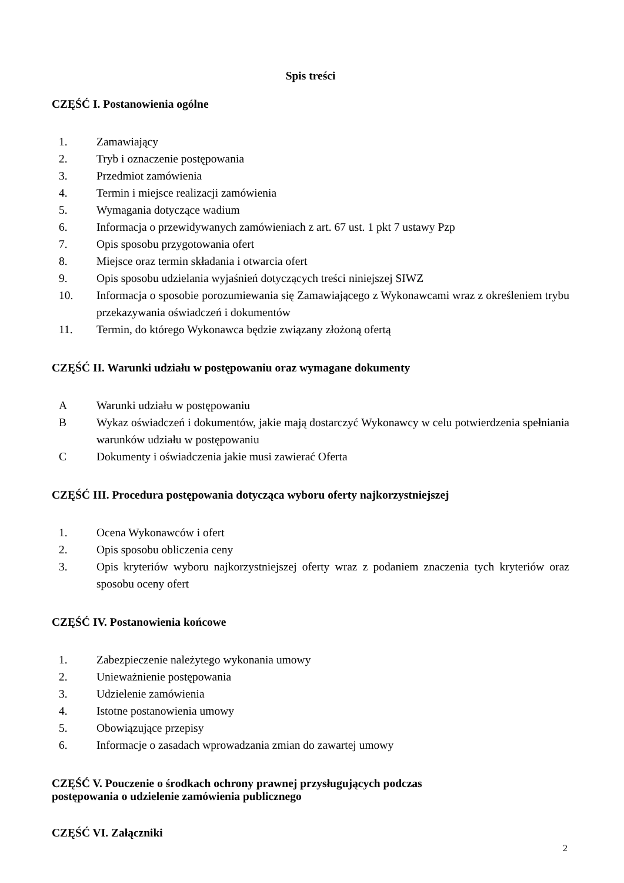Spis treści
CZĘŚĆ I. Postanowienia ogólne
1. Zamawiający
2. Tryb i oznaczenie postępowania
3. Przedmiot zamówienia
4. Termin i miejsce realizacji zamówienia
5. Wymagania dotyczące wadium
6. Informacja o przewidywanych zamówieniach z art. 67 ust. 1 pkt 7 ustawy Pzp
7. Opis sposobu przygotowania ofert
8. Miejsce oraz termin składania i otwarcia ofert
9. Opis sposobu udzielania wyjaśnień dotyczących treści niniejszej SIWZ
10. Informacja o sposobie porozumiewania się Zamawiającego z Wykonawcami wraz z określeniem trybu przekazywania oświadczeń i dokumentów
11. Termin, do którego Wykonawca będzie związany złożoną ofertą
CZĘŚĆ II. Warunki udziału w postępowaniu oraz wymagane dokumenty
A Warunki udziału w postępowaniu
B Wykaz oświadczeń i dokumentów, jakie mają dostarczyć Wykonawcy w celu potwierdzenia spełniania warunków udziału w postępowaniu
C Dokumenty i oświadczenia jakie musi zawierać Oferta
CZĘŚĆ III. Procedura postępowania dotycząca wyboru oferty najkorzystniejszej
1. Ocena Wykonawców i ofert
2. Opis sposobu obliczenia ceny
3. Opis kryteriów wyboru najkorzystniejszej oferty wraz z podaniem znaczenia tych kryteriów oraz sposobu oceny ofert
CZĘŚĆ IV. Postanowienia końcowe
1. Zabezpieczenie należytego wykonania umowy
2. Unieważnienie postępowania
3. Udzielenie zamówienia
4. Istotne postanowienia umowy
5. Obowiązujące przepisy
6. Informacje o zasadach wprowadzania zmian do zawartej umowy
CZĘŚĆ V. Pouczenie o środkach ochrony prawnej przysługujących podczas
postępowania o udzielenie zamówienia publicznego
CZĘŚĆ VI. Załączniki
2